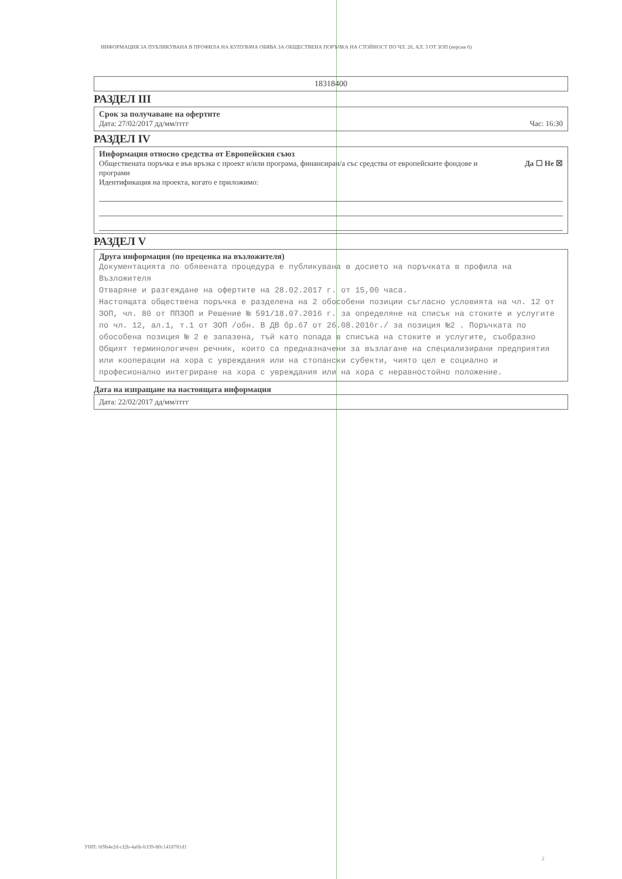ИНФОРМАЦИЯ ЗА ПУБЛИКУВАНА В ПРОФИЛА НА КУПУВАЧА ОБЯВА ЗА ОБЩЕСТВЕНА ПОРЪЧКА НА СТОЙНОСТ ПО ЧЛ. 20, АЛ. 3 ОТ ЗОП (версия 6)
18318400
РАЗДЕЛ III
Срок за получаване на офертите
Дата: 27/02/2017 дд/мм/гггг Час: 16:30
РАЗДЕЛ IV
Информация относно средства от Европейския съюз
Обществената поръчка е във връзка с проект и/или програма, финансиран/а със средства от европейските фондове и програми Да ☐ Не ☒
Идентификация на проекта, когато е приложимо:
РАЗДЕЛ V
Друга информация (по преценка на възложителя)
Документацията по обявената процедура е публикувана в досието на поръчката в профила на Възложителя
Отваряне и разгеждане на офертите на 28.02.2017 г. от 15,00 часа.
Настоящата обществена поръчка е разделена на 2 обособени позиции съгласно условията на чл. 12 от ЗОП, чл. 80 от ППЗОП и Решение № 591/18.07.2016 г. за определяне на списък на стоките и услугите по чл. 12, ал.1, т.1 от ЗОП /обн. В ДВ бр.67 от 26.08.2016г./ за позиция №2 . Поръчката по обособена позиция № 2 е запазена, тъй като попада в списъка на стоките и услугите, съобразно Общият терминологичен речник, които са предназначени за възлагане на специализирани предприятия или кооперации на хора с увреждания или на стопански субекти, чиято цел е социално и професионално интегриране на хора с увреждания или на хора с неравностойно положение.
Дата на изпращане на настоящата информация
Дата: 22/02/2017 дд/мм/гггг
УНП: 6f9b4e2d-cf2b-4a6b-b339-80c1418781d1
2